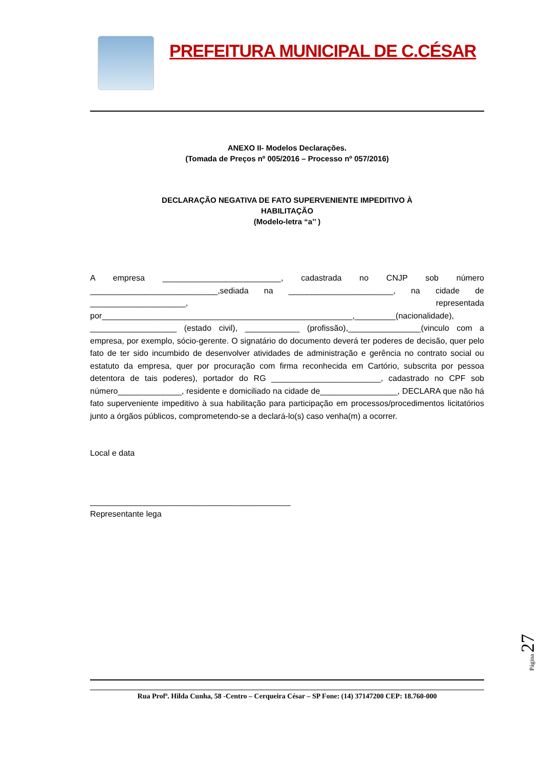PREFEITURA MUNICIPAL DE C.CÉSAR
ANEXO II- Modelos Declarações.
(Tomada de Preços nº 005/2016 – Processo nº 057/2016)
DECLARAÇÃO NEGATIVA DE FATO SUPERVENIENTE IMPEDITIVO À
HABILITAÇÃO
(Modelo-letra “a’’ )
A empresa __________________________, cadastrada no CNJP sob número ____________________________,sediada na _______________________, na cidade de _____________________, representada por_______________________________________________________,_________(nacionalidade), ___________________ (estado civil), ____________ (profissão),________________(vinculo com a empresa, por exemplo, sócio-gerente. O signatário do documento deverá ter poderes de decisão, quer pelo fato de ter sido incumbido de desenvolver atividades de administração e gerência no contrato social ou estatuto da empresa, quer por procuração com firma reconhecida em Cartório, subscrita por pessoa detentora de tais poderes), portador do RG ________________________, cadastrado no CPF sob número______________, residente e domiciliado na cidade de_________________, DECLARA que não há fato superveniente impeditivo à sua habilitação para participação em processos/procedimentos licitatórios junto a órgãos públicos, comprometendo-se a declará-lo(s) caso venha(m) a ocorrer.
Local e data
____________________________________________
Representante lega
Rua Profª. Hilda Cunha, 58 -Centro – Cerqueira César – SP Fone: (14) 37147200 CEP: 18.760-000
Página 27